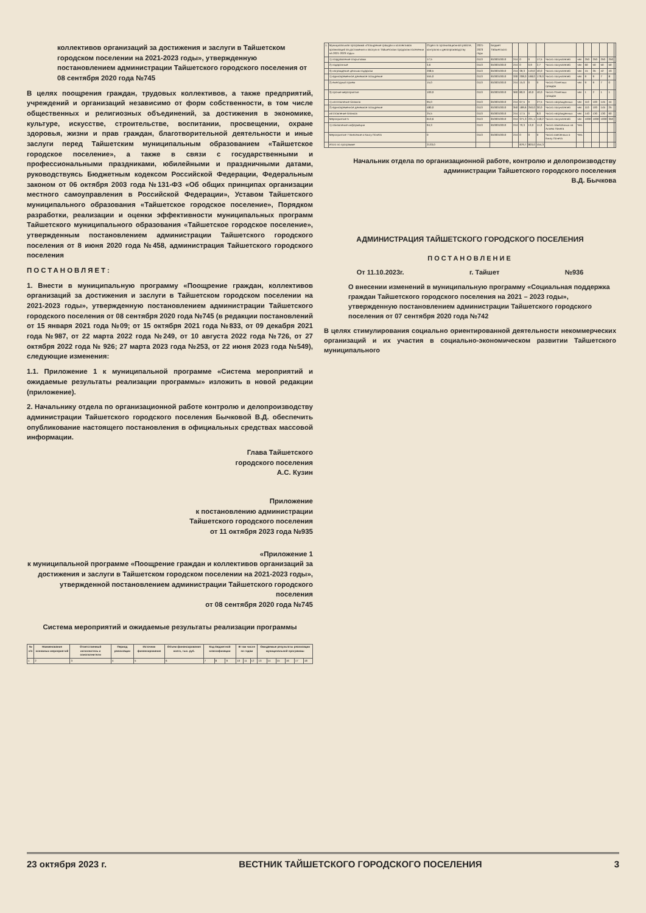коллективов организаций за достижения и заслуги в Тайшетском городском поселении на 2021-2023 годы», утвержденную постановлением администрации Тайшетского городского поселения от 08 сентября 2020 года №745
В целях поощрения граждан, трудовых коллективов, а также предприятий, учреждений и организаций независимо от форм собственности, в том числе общественных и религиозных объединений, за достижения в экономике, культуре, искусстве, строительстве, воспитании, просвещении, охране здоровья, жизни и прав граждан, благотворительной деятельности и иные заслуги перед Тайшетским муниципальным образованием «Тайшетское городское поселение», а также в связи с государственными и профессиональными праздниками, юбилейными и праздничными датами, руководствуясь Бюджетным кодексом Российской Федерации, Федеральным законом от 06 октября 2003 года №131-ФЗ «Об общих принципах организации местного самоуправления в Российской Федерации», Уставом Тайшетского муниципального образования «Тайшетское городское поселение», Порядком разработки, реализации и оценки эффективности муниципальных программ Тайшетского муниципального образования «Тайшетское городское поселение», утвержденным постановлением администрации Тайшетского городского поселения от 8 июня 2020 года №458, администрация Тайшетского городского поселения
ПОСТАНОВЛЯЕТ:
1. Внести в муниципальную программу «Поощрение граждан, коллективов организаций за достижения и заслуги в Тайшетском городском поселении на 2021-2023 годы», утвержденную постановлением администрации Тайшетского городского поселения от 08 сентября 2020 года №745 (в редакции постановлений от 15 января 2021 года №09; от 15 октября 2021 года №833, от 09 декабря 2021 года №987, от 22 марта 2022 года №249, от 10 августа 2022 года №726, от 27 октября 2022 года № 926; 27 марта 2023 года №253, от 22 июня 2023 года №549), следующие изменения:
1.1. Приложение 1 к муниципальной программе «Система мероприятий и ожидаемые результаты реализации программы» изложить в новой редакции (приложение).
2. Начальнику отдела по организационной работе контролю и делопроизводству администрации Тайшетского городского поселения Бычковой В.Д. обеспечить опубликование настоящего постановления в официальных средствах массовой информации.
Глава Тайшетского
городского поселения
А.С. Кузин
Приложение
к постановлению администрации
Тайшетского городского поселения
от 11 октября 2023 года №935
«Приложение 1
к муниципальной программе «Поощрение граждан и коллективов организаций за достижения и заслуги в Тайшетском городском поселении на 2021-2023 годы»,
утвержденной постановлением администрации Тайшетского городского поселения
от 08 сентября 2020 года №745
Система мероприятий и ожидаемые результаты реализации программы
| № п/п | Наименование основных мероприятий | Ответственный исполнитель и соисполнители | Период реализации | Источник финансирования | Объем финансирования всего, тыс. руб. | Код бюджетной классификации | | | В том числе по годам | | | Ожидаемые результаты реализации муниципальной программы | | | | | |
| --- | --- | --- | --- | --- | --- | --- | --- | --- | --- | --- | --- | --- | --- | --- | --- | --- | --- |
| 1 | 2 | 3 | 4 | 5 | 6 | 7 | 8 | 9 | 10 | 11 | 12 | 13 | 14 | 15 | 16 | 17 | 18 |
| 1. | Муниципальная программа «Поощрение граждан и коллективов организаций за достижения и заслуги в Тайшетском городском поселении на 2021-2023 годы» | Отдел по организационной работе, контролю и делопроизводству | 2021-2023 годы | Бюджет Тайшетского | | | | | | | | | | | |
| | 1) поздравление открытками | 17,5 | 0113 | 8100010010 | 244 | 0 | 0 | 17,5 | Число получателей | чел | 250 | 250 | 250 | 250 | |
| | 2) подарочные | 3,6 | 0113 | 8100010010 | 244 | 0 | 0,9 | 2,7 | Число получателей | чел | 60 | 50 | 50 | 50 | |
| | 3) награждение ценным подарком | 208,5 | 0113 | 8100010010 | 244 | 39,3 | 119,0 | 40,0 | Число получателей | чел | 15 | 35 | 42 | 43 | |
| | 1) единовременное денежное поощрение | 555,0 | 0113 | 8100010010 | 330 | 208,0 | 168,0 | 179,0 | Число получателей | чел | 9 | 9 | 7 | 8 | |
| | 2) ежегодный прием | 15,0 | 0113 | 8100010010 | 244 | 15,0 | 0 | 0 | Число Почетных граждан | чел | 9 | 9 | 7 | 0 | |
| | 3) прочие мероприятия | 100,0 | 0113 | 8100010010 | 360 | 80,0 | 40,0 | 40,0 | Число Почетных граждан | чел | 1 | 2 | 1 | 1 | |
| | 1) изготовление бланков | 95,0 | 0113 | 8100010010 | 244 | 67,5 | 0 | 27,5 | Число награжденных | чел | 110 | 100 | 145 | 44 | |
| | 2) единовременное денежное поощрение | 480,0 | 0113 | 8100010010 | 350 | 189,6 | 250,0 | 30,0 | Число получателей | чел | 110 | 100 | 145 | 25 | |
| | изготовление бланков | 25,5 | 0113 | 8100010010 | 244 | 17,5 | 0 | 8,0 | Число награжденных | чел | 140 | 130 | 130 | 60 | |
| | Мероприятие 5 | 610,6 | 0113 | 8100010010 | 244 | 371,3 | 221,1 | 118,2 | Число получателей | чел | 1000 | 1000 | 1000 | 350 | |
| | 1) обновление информации | 94,3 | 0113 | 8100010010 | 244 | 70,3 | 13,0 | 11,0 | Число занесенных на Аллею Почета | Чел. | | | | | |
| | Мероприятие 7 Внесение в Книгу Почета | 0 | 0113 | 8100010010 | 244 | 0 | 0 | 0 | Число внесенных в Книгу Почета | Чел. | | | | | |
| | Итого по программе | 2133,0 | | | | 879,7 | 803,0 | 454,3 | | | | | | | |
Начальник отдела по организационной работе, контролю и делопроизводству администрации Тайшетского городского поселения
В.Д. Бычкова
АДМИНИСТРАЦИЯ ТАЙШЕТСКОГО ГОРОДСКОГО ПОСЕЛЕНИЯ
ПОСТАНОВЛЕНИЕ
От 11.10.2023г. г. Тайшет №936
О внесении изменений в муниципальную программу «Социальная поддержка граждан Тайшетского городского поселения на 2021 – 2023 годы», утвержденную постановлением администрации Тайшетского городского поселения от 07 сентября 2020 года №742
В целях стимулирования социально ориентированной деятельности некоммерческих организаций и их участия в социально-экономическом развитии Тайшетского муниципального
23 октября 2023 г. ВЕСТНИК ТАЙШЕТСКОГО ГОРОДСКОГО ПОСЕЛЕНИЯ 3